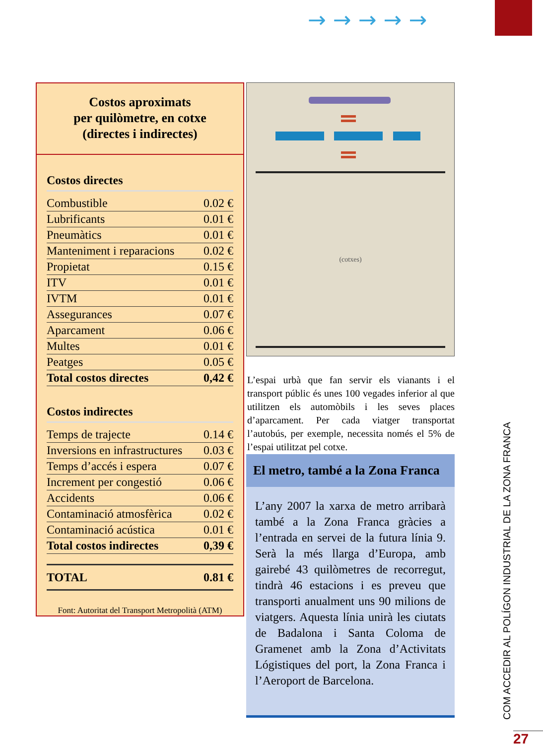→→→→→
Costos aproximats
per quilòmetre, en cotxe
(directes i indirectes)
Costos directes
| Combustible | 0.02 € |
| Lubrificants | 0.01 € |
| Pneumàtics | 0.01 € |
| Manteniment i reparacions | 0.02 € |
| Propietat | 0.15 € |
| ITV | 0.01 € |
| IVTM | 0.01 € |
| Assegurances | 0.07 € |
| Aparcament | 0.06 € |
| Multes | 0.01 € |
| Peatges | 0.05 € |
| Total costos directes | 0,42 € |
Costos indirectes
| Temps de trajecte | 0.14 € |
| Inversions en infrastructures | 0.03 € |
| Temps d’accés i espera | 0.07 € |
| Increment per congestió | 0.06 € |
| Accidents | 0.06 € |
| Contaminació atmosfèrica | 0.02 € |
| Contaminació acústica | 0.01 € |
| Total costos indirectes | 0,39 € |
| TOTAL | 0.81 € |
Font: Autoritat del Transport Metropolità (ATM)
(cotxes)
L’espai urbà que fan servir els vianants i el transport públic és unes 100 vegades inferior al que utilitzen els automòbils i les seves places d’aparcament. Per cada viatger transportat l’autobús, per exemple, necessita només el 5% de l’espai utilitzat pel cotxe.
El metro, també a la Zona Franca
L’any 2007 la xarxa de metro arribarà també a la Zona Franca gràcies a l’entrada en servei de la futura línia 9. Serà la més llarga d’Europa, amb gairebé 43 quilòmetres de recorregut, tindrà 46 estacions i es preveu que transporti anualment uns 90 milions de viatgers. Aquesta línia unirà les ciutats de Badalona i Santa Coloma de Gramenet amb la Zona d’Activitats Lógistiques del port, la Zona Franca i l’Aeroport de Barcelona.
COM ACCEDIR AL POLÍGON INDUSTRIAL DE LA ZONA FRANCA
27